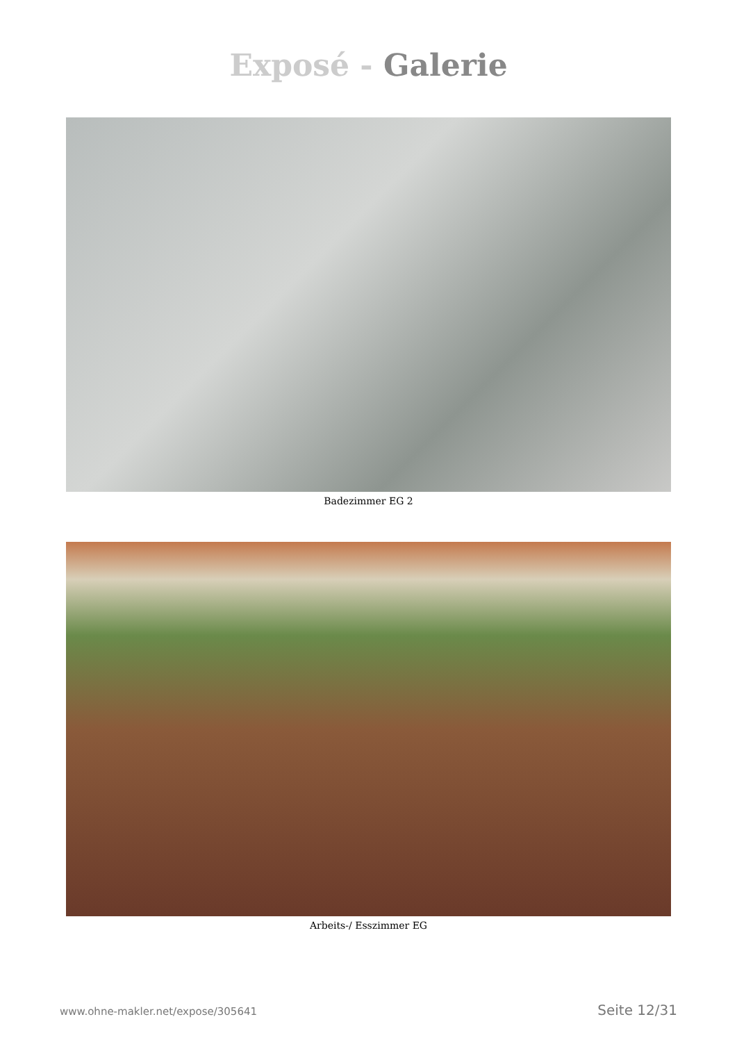Exposé - Galerie
Badezimmer EG 2
Arbeits-/ Esszimmer EG
www.ohne-makler.net/expose/305641 Seite 12/31